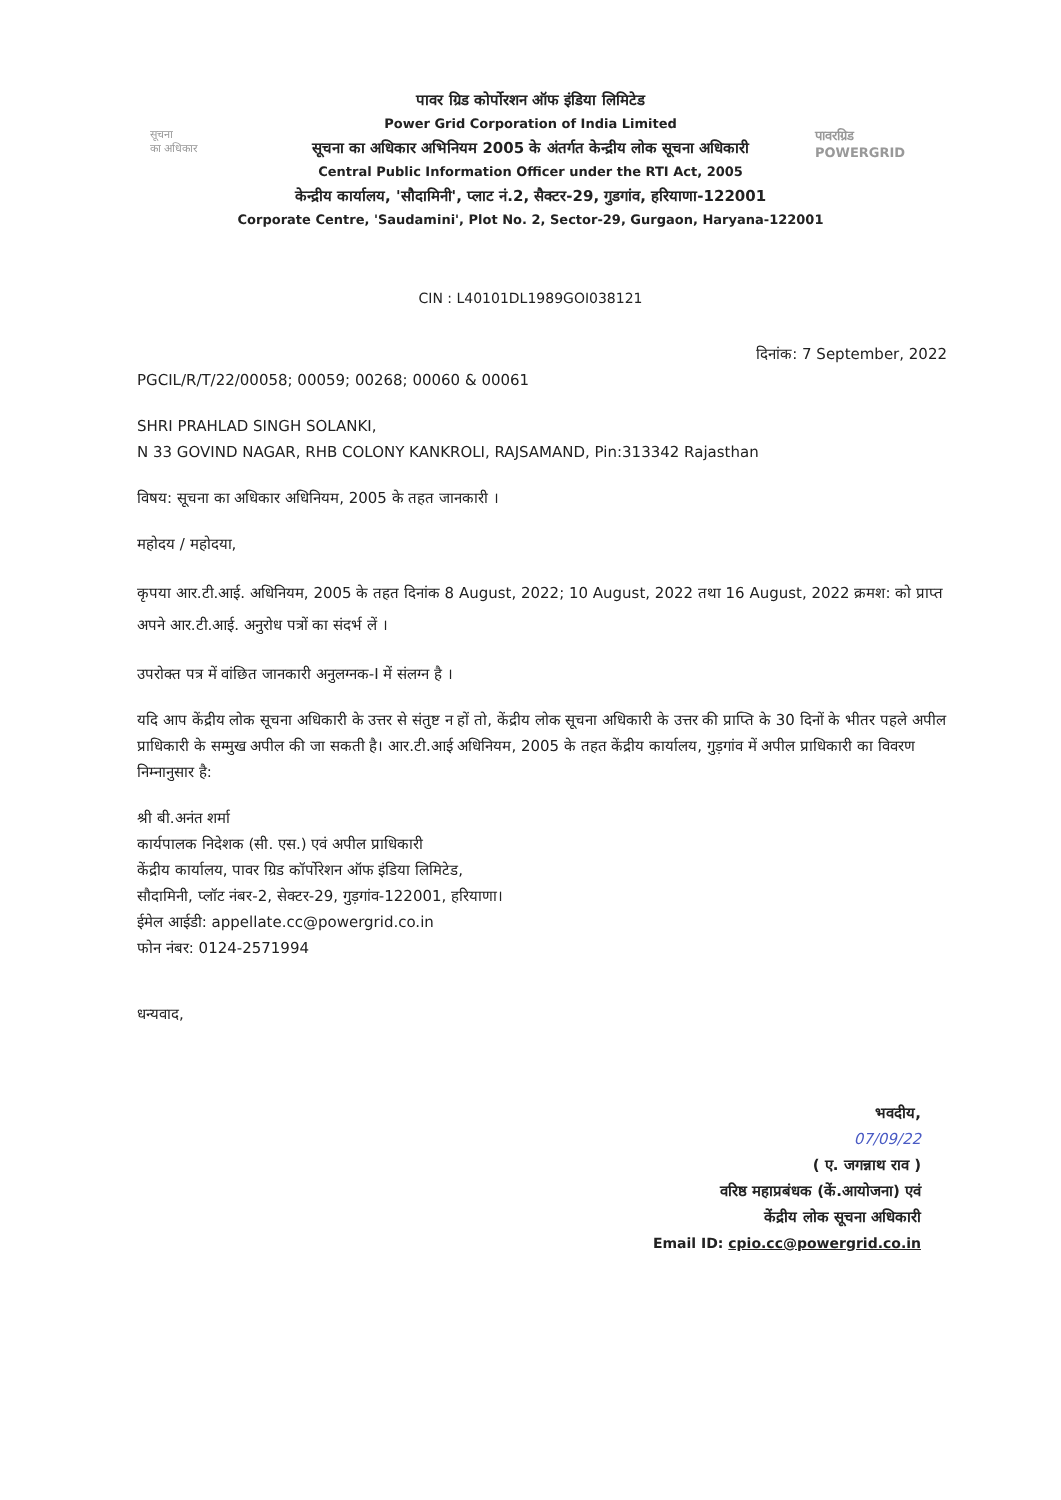सूचना
का अधिकार
पावरग्रिड
POWERGRID
पावर ग्रिड कोर्पोरशन ऑफ इंडिया लिमिटेड
Power Grid Corporation of India Limited
सूचना का अधिकार अभिनियम 2005 के अंतर्गत केन्द्रीय लोक सूचना अधिकारी
Central Public Information Officer under the RTI Act, 2005
केन्द्रीय कार्यालय, 'सौदामिनी', प्लाट नं.2, सैक्टर-29, गुडगांव, हरियाणा-122001
Corporate Centre, 'Saudamini', Plot No. 2, Sector-29, Gurgaon, Haryana-122001
CIN : L40101DL1989GOI038121
दिनांक: 7 September, 2022
PGCIL/R/T/22/00058; 00059; 00268; 00060 & 00061
SHRI PRAHLAD SINGH SOLANKI,
N 33 GOVIND NAGAR, RHB COLONY KANKROLI, RAJSAMAND, Pin:313342 Rajasthan
विषय: सूचना का अधिकार अधिनियम, 2005 के तहत जानकारी ।
महोदय / महोदया,
कृपया आर.टी.आई. अधिनियम, 2005 के तहत दिनांक 8 August, 2022; 10 August, 2022 तथा 16 August, 2022 क्रमश: को प्राप्त अपने आर.टी.आई. अनुरोध पत्रों का संदर्भ लें ।
उपरोक्त पत्र में वांछित जानकारी अनुलग्नक-I में संलग्न है ।
यदि आप केंद्रीय लोक सूचना अधिकारी के उत्तर से संतुष्ट न हों तो, केंद्रीय लोक सूचना अधिकारी के उत्तर की प्राप्ति के 30 दिनों के भीतर पहले अपील प्राधिकारी के सम्मुख अपील की जा सकती है। आर.टी.आई अधिनियम, 2005 के तहत केंद्रीय कार्यालय, गुड़गांव में अपील प्राधिकारी का विवरण निम्नानुसार है:
श्री बी.अनंत शर्मा
कार्यपालक निदेशक (सी. एस.) एवं अपील प्राधिकारी
केंद्रीय कार्यालय, पावर ग्रिड कॉर्पोरेशन ऑफ इंडिया लिमिटेड,
सौदामिनी, प्लॉट नंबर-2, सेक्टर-29, गुड़गांव-122001, हरियाणा।
ईमेल आईडी: appellate.cc@powergrid.co.in
फोन नंबर: 0124-2571994
धन्यवाद,
भवदीय,
07/09/22
( ए. जगन्नाथ राव )
वरिष्ठ महाप्रबंधक (कें.आयोजना) एवं
केंद्रीय लोक सूचना अधिकारी
Email ID: cpio.cc@powergrid.co.in